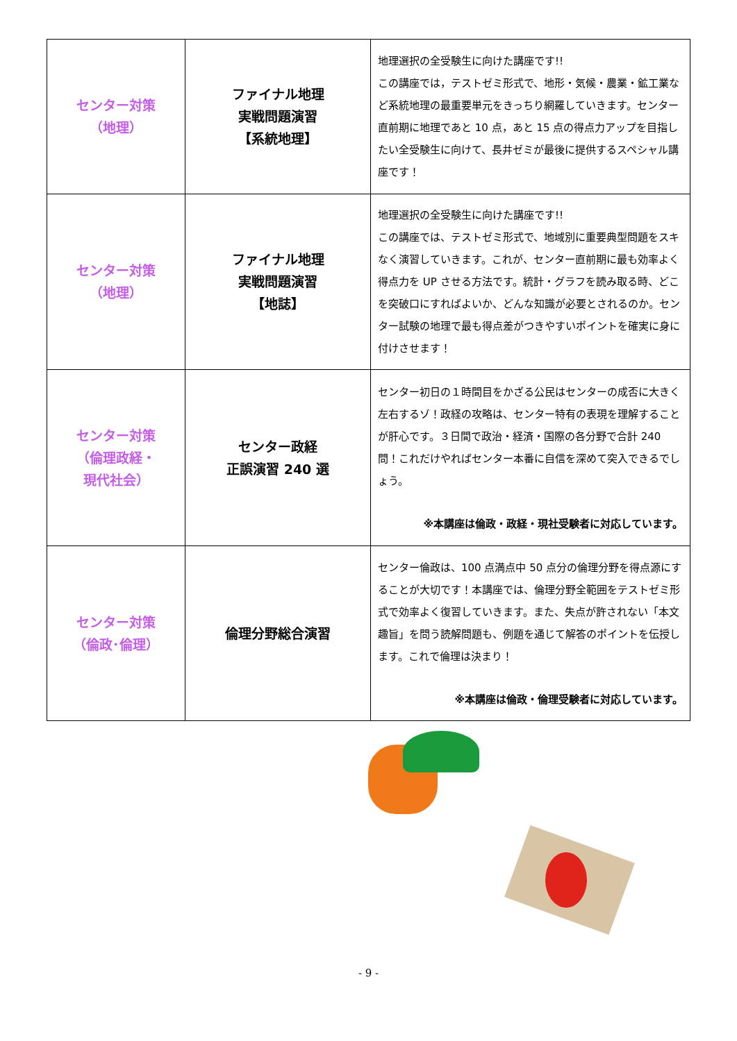| センター対策 （地理） | ファイナル地理 実戦問題演習 【系統地理】 | 地理選択の全受験生に向けた講座です!! この講座では，テストゼミ形式で、地形・気候・農業・鉱工業など系統地理の最重要単元をきっちり網羅していきます。センター直前期に地理であと 10 点，あと 15 点の得点力アップを目指したい全受験生に向けて、長井ゼミが最後に提供するスペシャル講座です！ |
| センター対策 （地理） | ファイナル地理 実戦問題演習 【地誌】 | 地理選択の全受験生に向けた講座です!! この講座では、テストゼミ形式で、地域別に重要典型問題をスキなく演習していきます。これが、センター直前期に最も効率よく得点力を UP させる方法です。統計・グラフを読み取る時、どこを突破口にすればよいか、どんな知識が必要とされるのか。センター試験の地理で最も得点差がつきやすいポイントを確実に身に付けさせます！ |
| センター対策 （倫理政経・ 現代社会） | センター政経 正誤演習 240 選 | センター初日の１時間目をかざる公民はセンターの成否に大きく左右するゾ！政経の攻略は、センター特有の表現を理解することが肝心です。３日間で政治・経済・国際の各分野で合計 240 問！これだけやればセンター本番に自信を深めて突入できるでしょう。 ※本講座は倫政・政経・現社受験者に対応しています。 |
| センター対策 （倫政･倫理） | 倫理分野総合演習 | センター倫政は、100 点満点中 50 点分の倫理分野を得点源にすることが大切です！本講座では、倫理分野全範囲をテストゼミ形式で効率よく復習していきます。また、失点が許されない「本文趣旨」を問う読解問題も、例題を通じて解答のポイントを伝授します。これで倫理は決まり！ ※本講座は倫政・倫理受験者に対応しています。 |
- 9 -